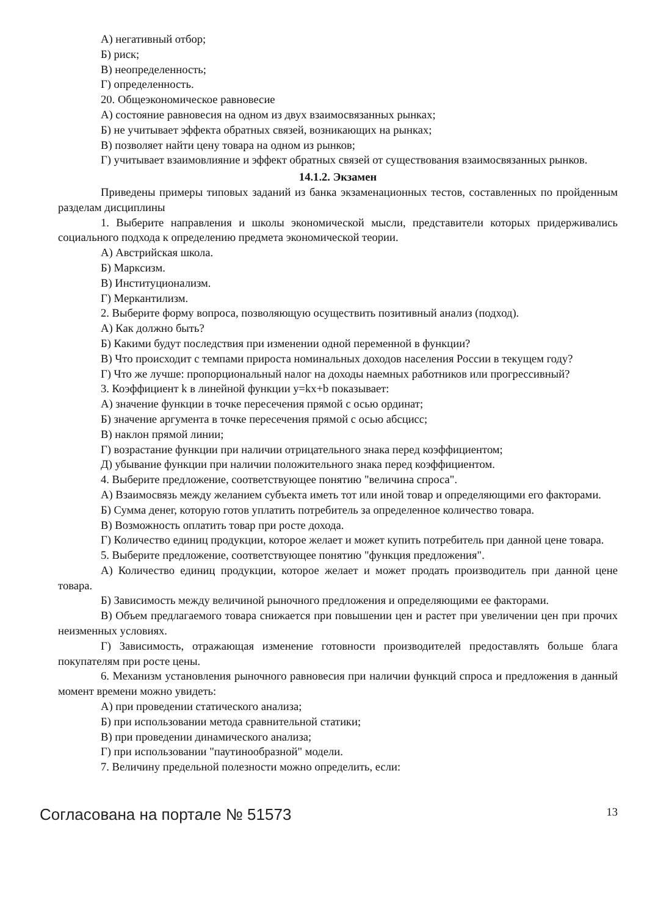А) негативный отбор;
Б) риск;
В) неопределенность;
Г) определенность.
20. Общеэкономическое равновесие
А) состояние равновесия на одном из двух взаимосвязанных рынках;
Б) не учитывает эффекта обратных связей, возникающих на рынках;
В) позволяет найти цену товара на одном из рынков;
Г) учитывает взаимовлияние и эффект обратных связей от существования взаимосвязанных рынков.
14.1.2. Экзамен
Приведены примеры типовых заданий из банка экзаменационных тестов, составленных по пройденным разделам дисциплины
1. Выберите направления и школы экономической мысли, представители которых придерживались социального подхода к определению предмета экономической теории.
А) Австрийская школа.
Б) Марксизм.
В) Институционализм.
Г) Меркантилизм.
2. Выберите форму вопроса, позволяющую осуществить позитивный анализ (подход).
А) Как должно быть?
Б) Какими будут последствия при изменении одной переменной в функции?
В) Что происходит с темпами прироста номинальных доходов населения России в текущем году?
Г) Что же лучше: пропорциональный налог на доходы наемных работников или прогрессивный?
3. Коэффициент k в линейной функции y=kx+b показывает:
А) значение функции в точке пересечения прямой с осью ординат;
Б) значение аргумента в точке пересечения прямой с осью абсцисс;
В) наклон прямой линии;
Г) возрастание функции при наличии отрицательного знака перед коэффициентом;
Д) убывание функции при наличии положительного знака перед коэффициентом.
4. Выберите предложение, соответствующее понятию "величина спроса".
А) Взаимосвязь между желанием субъекта иметь тот или иной товар и определяющими его факторами.
Б) Сумма денег, которую готов уплатить потребитель за определенное количество товара.
В) Возможность оплатить товар при росте дохода.
Г) Количество единиц продукции, которое желает и может купить потребитель при данной цене товара.
5. Выберите предложение, соответствующее понятию "функция предложения".
А) Количество единиц продукции, которое желает и может продать производитель при данной цене товара.
Б) Зависимость между величиной рыночного предложения и определяющими ее факторами.
В) Объем предлагаемого товара снижается при повышении цен и растет при увеличении цен при прочих неизменных условиях.
Г) Зависимость, отражающая изменение готовности производителей предоставлять больше блага покупателям при росте цены.
6. Механизм установления рыночного равновесия при наличии функций спроса и предложения в данный момент времени можно увидеть:
А) при проведении статического анализа;
Б) при использовании метода сравнительной статики;
В) при проведении динамического анализа;
Г) при использовании "паутинообразной" модели.
7. Величину предельной полезности можно определить, если:
Согласована на портале № 51573 13